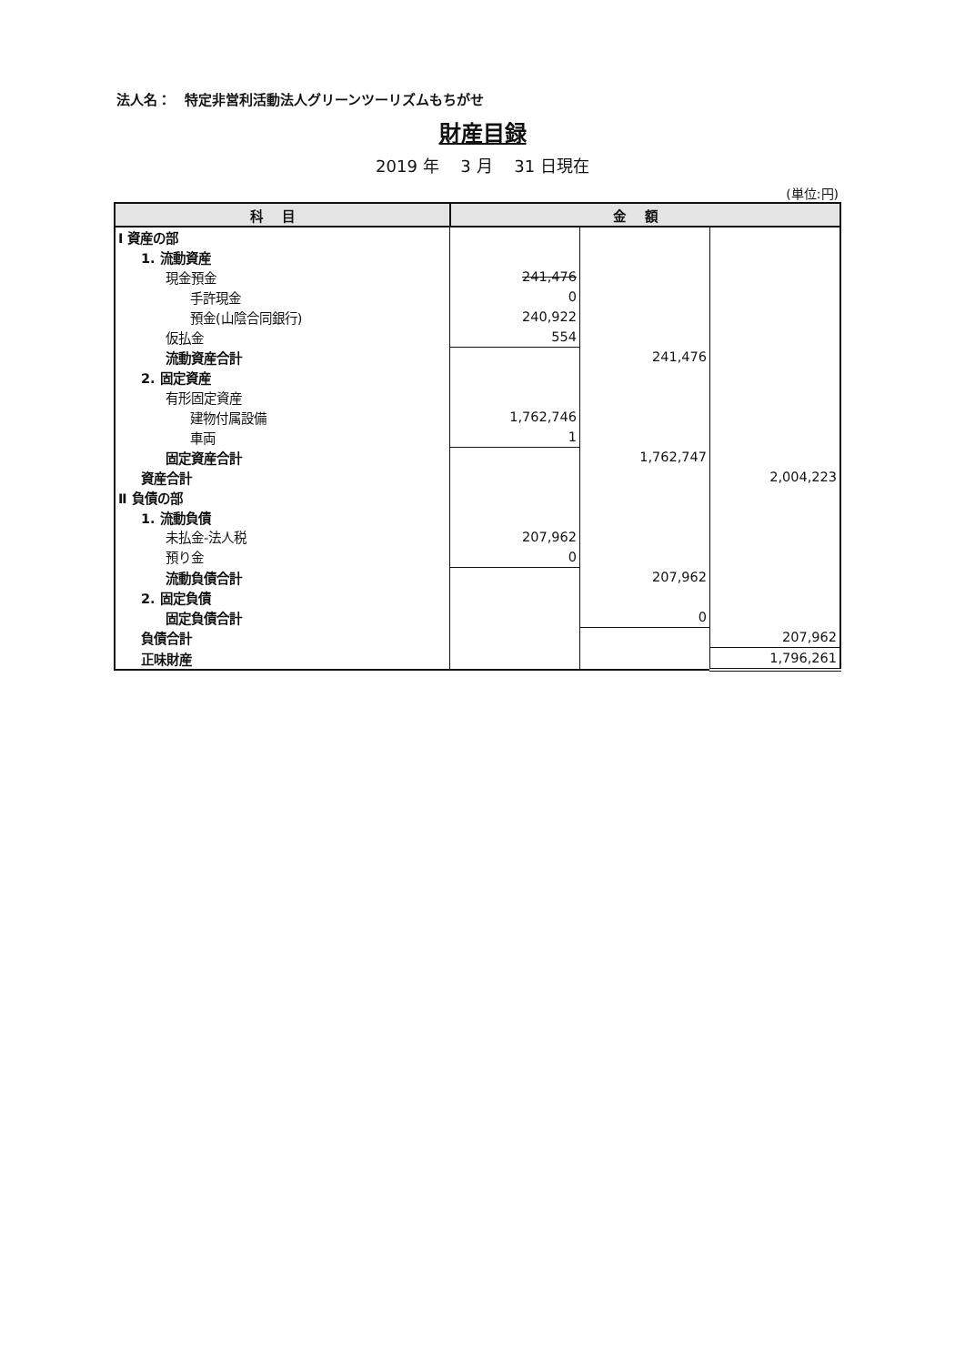法人名：　特定非営利活動法人グリーンツーリズムもちがせ
財産目録
2019 年　 3 月　 31 日現在
(単位:円)
| 科目 | 金額 | | |
| --- | --- | --- | --- |
| Ⅰ 資産の部 | | | |
| 1. 流動資産 | | | |
| 現金預金 | 241,476 | | |
| 手許現金 | 0 | | |
| 預金(山陰合同銀行) | 240,922 | | |
| 仮払金 | 554 | | |
| 流動資産合計 | | 241,476 | |
| 2. 固定資産 | | | |
| 有形固定資産 | | | |
| 建物付属設備 | 1,762,746 | | |
| 車両 | 1 | | |
| 固定資産合計 | | 1,762,747 | |
| 資産合計 | | | 2,004,223 |
| Ⅱ 負債の部 | | | |
| 1. 流動負債 | | | |
| 未払金-法人税 | 207,962 | | |
| 預り金 | 0 | | |
| 流動負債合計 | | 207,962 | |
| 2. 固定負債 | | | |
| 固定負債合計 | | 0 | |
| 負債合計 | | | 207,962 |
| 正味財産 | | | 1,796,261 |